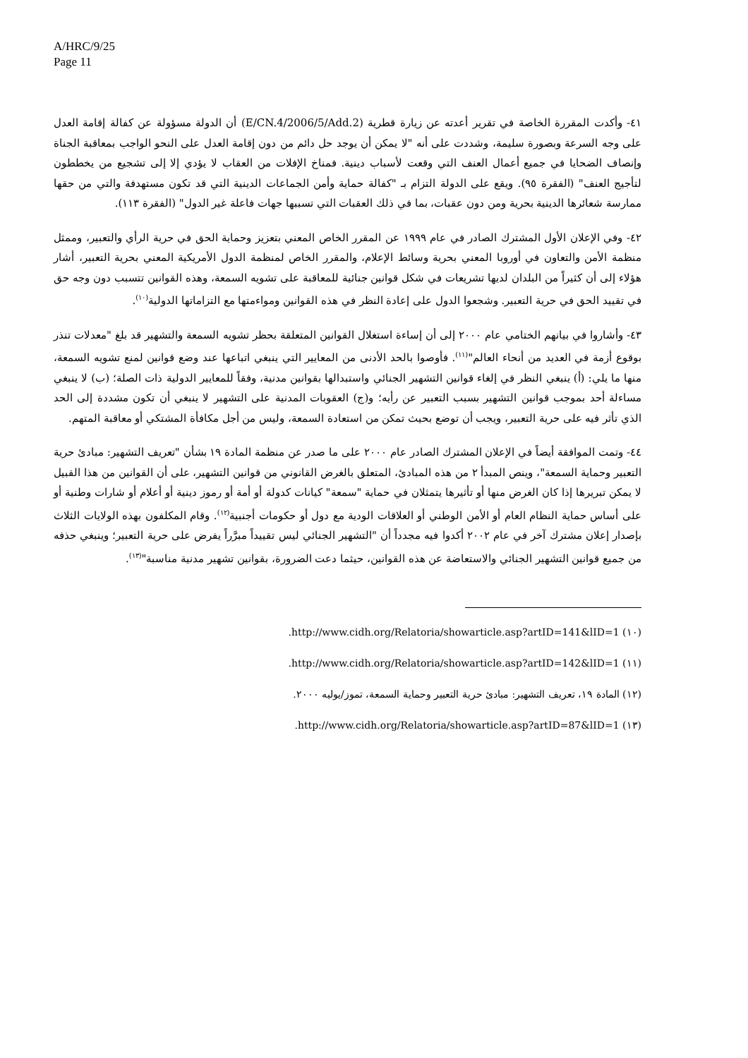A/HRC/9/25
Page 11
٤١- وأكدت المقررة الخاصة في تقرير أعدته عن زيارة قطرية (E/CN.4/2006/5/Add.2) أن الدولة مسؤولة عن كفالة إقامة العدل على وجه السرعة وبصورة سليمة، وشددت على أنه "لا يمكن أن يوجد حل دائم من دون إقامة العدل على النحو الواجب بمعاقبة الجناة وإنصاف الضحايا في جميع أعمال العنف التي وقعت لأسباب دينية. فمناخ الإفلات من العقاب لا يؤدي إلا إلى تشجيع من يخططون لتأجيج العنف" (الفقرة ٩٥). ويقع على الدولة التزام بـ "كفالة حماية وأمن الجماعات الدينية التي قد تكون مستهدفة والتي من حقها ممارسة شعائرها الدينية بحرية ومن دون عقبات، بما في ذلك العقبات التي تسببها جهات فاعلة غير الدول" (الفقرة ١١٣).
٤٢- وفي الإعلان الأول المشترك الصادر في عام ١٩٩٩ عن المقرر الخاص المعني بتعزيز وحماية الحق في حرية الرأي والتعبير، وممثل منظمة الأمن والتعاون في أوروبا المعني بحرية وسائط الإعلام، والمقرر الخاص لمنظمة الدول الأمريكية المعني بحرية التعبير، أشار هؤلاء إلى أن كثيراً من البلدان لديها تشريعات في شكل قوانين جنائية للمعاقبة على تشويه السمعة، وهذه القوانين تتسبب دون وجه حق في تقييد الحق في حرية التعبير. وشجعوا الدول على إعادة النظر في هذه القوانين ومواءمتها مع التزاماتها الدولية<sup>(١٠)</sup>.
٤٣- وأشاروا في بيانهم الختامي عام ٢٠٠٠ إلى أن إساءة استغلال القوانين المتعلقة بحظر تشويه السمعة والتشهير قد بلغ "معدلات تنذر بوقوع أزمة في العديد من أنحاء العالم"<sup>(١١)</sup>. فأوصوا بالحد الأدنى من المعايير التي ينبغي اتباعها عند وضع قوانين لمنع تشويه السمعة، منها ما يلي: (أ) ينبغي النظر في إلغاء قوانين التشهير الجنائي واستبدالها بقوانين مدنية، وفقاً للمعايير الدولية ذات الصلة؛ (ب) لا ينبغي مساءلة أحد بموجب قوانين التشهير بسبب التعبير عن رأيه؛ و(ج) العقوبات المدنية على التشهير لا ينبغي أن تكون مشددة إلى الحد الذي تأثر فيه على حرية التعبير، ويجب أن توضع بحيث تمكن من استعادة السمعة، وليس من أجل مكافأة المشتكي أو معاقبة المتهم.
٤٤- وتمت الموافقة أيضاً في الإعلان المشترك الصادر عام ٢٠٠٠ على ما صدر عن منظمة المادة ١٩ بشأن "تعريف التشهير: مبادئ حرية التعبير وحماية السمعة"، وينص المبدأ ٢ من هذه المبادئ، المتعلق بالغرض القانوني من قوانين التشهير، على أن القوانين من هذا القبيل لا يمكن تبريرها إذا كان الغرض منها أو تأثيرها يتمثلان في حماية "سمعة" كيانات كدولة أو أمة أو رموز دينية أو أعلام أو شارات وطنية أو على أساس حماية النظام العام أو الأمن الوطني أو العلاقات الودية مع دول أو حكومات أجنبية<sup>(١٢)</sup>. وقام المكلفون بهذه الولايات الثلاث بإصدار إعلان مشترك آخر في عام ٢٠٠٢ أكدوا فيه مجدداً أن "التشهير الجنائي ليس تقييداً مبرَّراً يفرض على حرية التعبير؛ وينبغي حذفه من جميع قوانين التشهير الجنائي والاستعاضة عن هذه القوانين، حيثما دعت الضرورة، بقوانين تشهير مدنية مناسبة"<sup>(١٣)</sup>.
(١٠) http://www.cidh.org/Relatoria/showarticle.asp?artID=141&lID=1.
(١١) http://www.cidh.org/Relatoria/showarticle.asp?artID=142&lID=1.
(١٢) المادة ١٩، تعريف التشهير: مبادئ حرية التعبير وحماية السمعة، تموز/يوليه ٢٠٠٠.
(١٣) http://www.cidh.org/Relatoria/showarticle.asp?artID=87&lID=1.